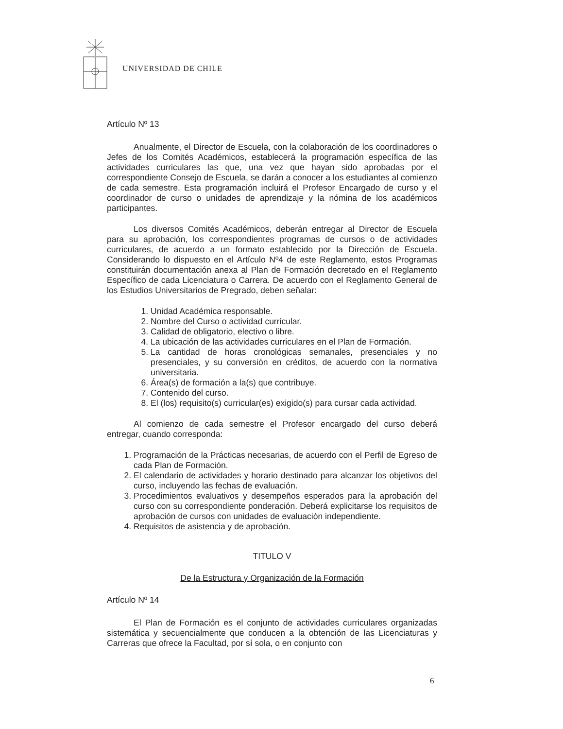UNIVERSIDAD DE CHILE
Artículo Nº 13
Anualmente, el Director de Escuela, con la colaboración de los coordinadores o Jefes de los Comités Académicos, establecerá la programación específica de las actividades curriculares las que, una vez que hayan sido aprobadas por el correspondiente Consejo de Escuela, se darán a conocer a los estudiantes al comienzo de cada semestre. Esta programación incluirá el Profesor Encargado de curso y el coordinador de curso o unidades de aprendizaje y la nómina de los académicos participantes.
Los diversos Comités Académicos, deberán entregar al Director de Escuela para su aprobación, los correspondientes programas de cursos o de actividades curriculares, de acuerdo a un formato establecido por la Dirección de Escuela. Considerando lo dispuesto en el Artículo Nº4 de este Reglamento, estos Programas constituirán documentación anexa al Plan de Formación decretado en el Reglamento Específico de cada Licenciatura o Carrera. De acuerdo con el Reglamento General de los Estudios Universitarios de Pregrado, deben señalar:
1. Unidad Académica responsable.
2. Nombre del Curso o actividad curricular.
3. Calidad de obligatorio, electivo o libre.
4. La ubicación de las actividades curriculares en el Plan de Formación.
5. La cantidad de horas cronológicas semanales, presenciales y no presenciales, y su conversión en créditos, de acuerdo con la normativa universitaria.
6. Área(s) de formación a la(s) que contribuye.
7. Contenido del curso.
8. El (los) requisito(s) curricular(es) exigido(s) para cursar cada actividad.
Al comienzo de cada semestre el Profesor encargado del curso deberá entregar, cuando corresponda:
1. Programación de la Prácticas necesarias, de acuerdo con el Perfil de Egreso de cada Plan de Formación.
2. El calendario de actividades y horario destinado para alcanzar los objetivos del curso, incluyendo las fechas de evaluación.
3. Procedimientos evaluativos y desempeños esperados para la aprobación del curso con su correspondiente ponderación. Deberá explicitarse los requisitos de aprobación de cursos con unidades de evaluación independiente.
4. Requisitos de asistencia y de aprobación.
TITULO V
De la Estructura y Organización de la Formación
Artículo Nº 14
El Plan de Formación es el conjunto de actividades curriculares organizadas sistemática y secuencialmente que conducen a la obtención de las Licenciaturas y Carreras que ofrece la Facultad, por sí sola, o en conjunto con
6